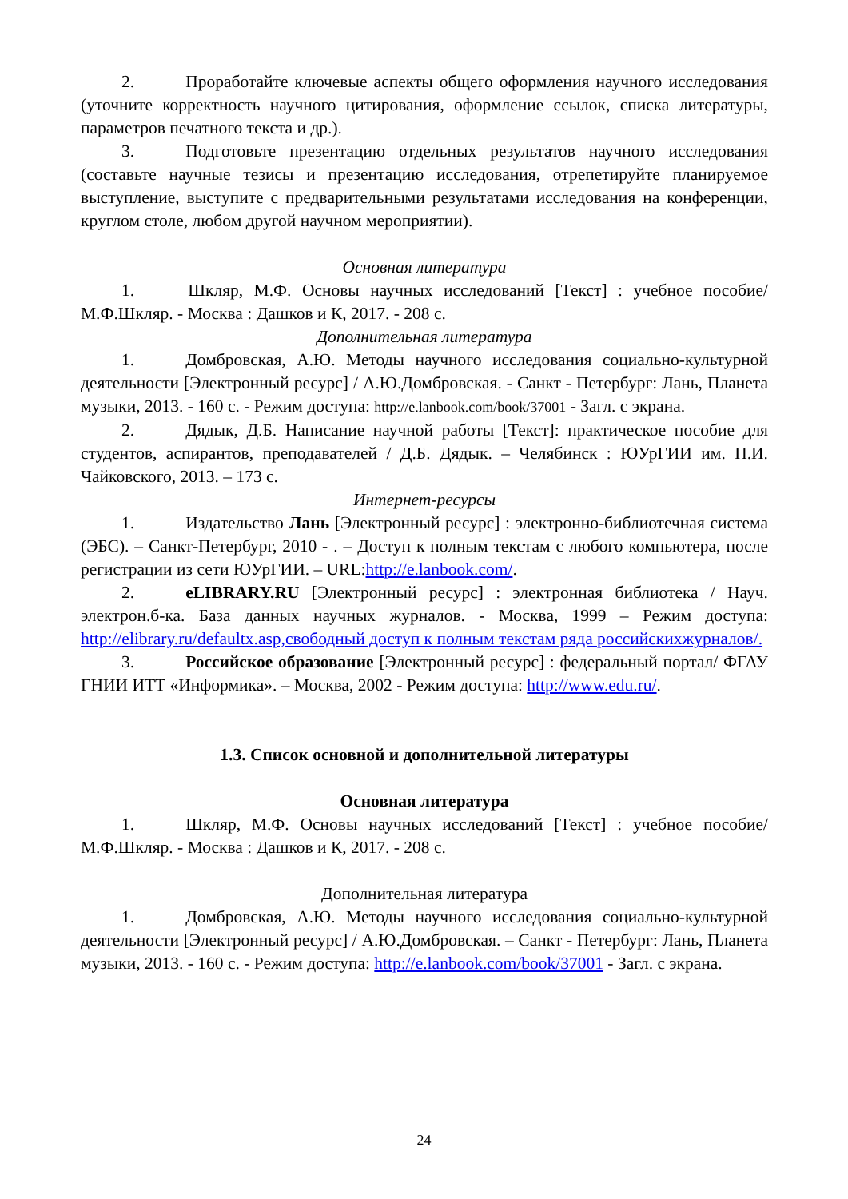2. Проработайте ключевые аспекты общего оформления научного исследования (уточните корректность научного цитирования, оформление ссылок, списка литературы, параметров печатного текста и др.).
3. Подготовьте презентацию отдельных результатов научного исследования (составьте научные тезисы и презентацию исследования, отрепетируйте планируемое выступление, выступите с предварительными результатами исследования на конференции, круглом столе, любом другой научном мероприятии).
Основная литература
1. Шкляр, М.Ф. Основы научных исследований [Текст] : учебное пособие/ М.Ф.Шкляр. - Москва : Дашков и К, 2017. - 208 с.
Дополнительная литература
1. Домбровская, А.Ю. Методы научного исследования социально-культурной деятельности [Электронный ресурс] / А.Ю.Домбровская. - Санкт - Петербург: Лань, Планета музыки, 2013. - 160 с. - Режим доступа: http://e.lanbook.com/book/37001 - Загл. с экрана.
2. Дядык, Д.Б. Написание научной работы [Текст]: практическое пособие для студентов, аспирантов, преподавателей / Д.Б. Дядык. – Челябинск : ЮУрГИИ им. П.И. Чайковского, 2013. – 173 с.
Интернет-ресурсы
1. Издательство Лань [Электронный ресурс] : электронно-библиотечная система (ЭБС). – Санкт-Петербург, 2010 - . – Доступ к полным текстам с любого компьютера, после регистрации из сети ЮУрГИИ. – URL:http://e.lanbook.com/.
2. eLIBRARY.RU [Электронный ресурс] : электронная библиотека / Науч. электрон.б-ка. База данных научных журналов. - Москва, 1999 – Режим доступа: http://elibrary.ru/defaultx.asp,свободный доступ к полным текстам ряда российскихжурналов/.
3. Российское образование [Электронный ресурс] : федеральный портал/ ФГАУ ГНИИ ИТТ «Информика». – Москва, 2002 - Режим доступа: http://www.edu.ru/.
1.3. Список основной и дополнительной литературы
Основная литература
1. Шкляр, М.Ф. Основы научных исследований [Текст] : учебное пособие/ М.Ф.Шкляр. - Москва : Дашков и К, 2017. - 208 с.
Дополнительная литература
1. Домбровская, А.Ю. Методы научного исследования социально-культурной деятельности [Электронный ресурс] / А.Ю.Домбровская. – Санкт - Петербург: Лань, Планета музыки, 2013. - 160 с. - Режим доступа: http://e.lanbook.com/book/37001 - Загл. с экрана.
24